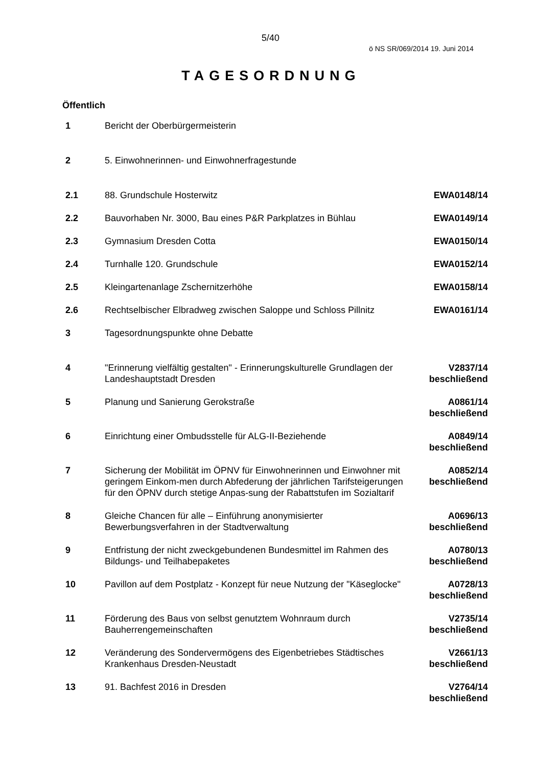5/40
ö NS SR/069/2014 19. Juni 2014
TAGESORDNUNG
Öffentlich
| 1 | Bericht der Oberbürgermeisterin | |
| 2 | 5. Einwohnerinnen- und Einwohnerfragestunde | |
| 2.1 | 88. Grundschule Hosterwitz | EWA0148/14 |
| 2.2 | Bauvorhaben Nr. 3000, Bau eines P&R Parkplatzes in Bühlau | EWA0149/14 |
| 2.3 | Gymnasium Dresden Cotta | EWA0150/14 |
| 2.4 | Turnhalle 120. Grundschule | EWA0152/14 |
| 2.5 | Kleingartenanlage Zschernitzerhöhe | EWA0158/14 |
| 2.6 | Rechtselbischer Elbradweg zwischen Saloppe und Schloss Pillnitz | EWA0161/14 |
| 3 | Tagesordnungspunkte ohne Debatte | |
| 4 | "Erinnerung vielfältig gestalten" - Erinnerungskulturelle Grundlagen der Landeshauptstadt Dresden | V2837/14 beschließend |
| 5 | Planung und Sanierung Gerokstraße | A0861/14 beschließend |
| 6 | Einrichtung einer Ombudsstelle für ALG-II-Beziehende | A0849/14 beschließend |
| 7 | Sicherung der Mobilität im ÖPNV für Einwohnerinnen und Einwohner mit geringem Einkom-men durch Abfederung der jährlichen Tarifsteigerungen für den ÖPNV durch stetige Anpas-sung der Rabattstufen im Sozialtarif | A0852/14 beschließend |
| 8 | Gleiche Chancen für alle – Einführung anonymisierter Bewerbungsverfahren in der Stadtverwaltung | A0696/13 beschließend |
| 9 | Entfristung der nicht zweckgebundenen Bundesmittel im Rahmen des Bildungs- und Teilhabepaketes | A0780/13 beschließend |
| 10 | Pavillon auf dem Postplatz - Konzept für neue Nutzung der "Käseglocke" | A0728/13 beschließend |
| 11 | Förderung des Baus von selbst genutztem Wohnraum durch Bauherrengemeinschaften | V2735/14 beschließend |
| 12 | Veränderung des Sondervermögens des Eigenbetriebes Städtisches Krankenhaus Dresden-Neustadt | V2661/13 beschließend |
| 13 | 91. Bachfest 2016 in Dresden | V2764/14 beschließend |